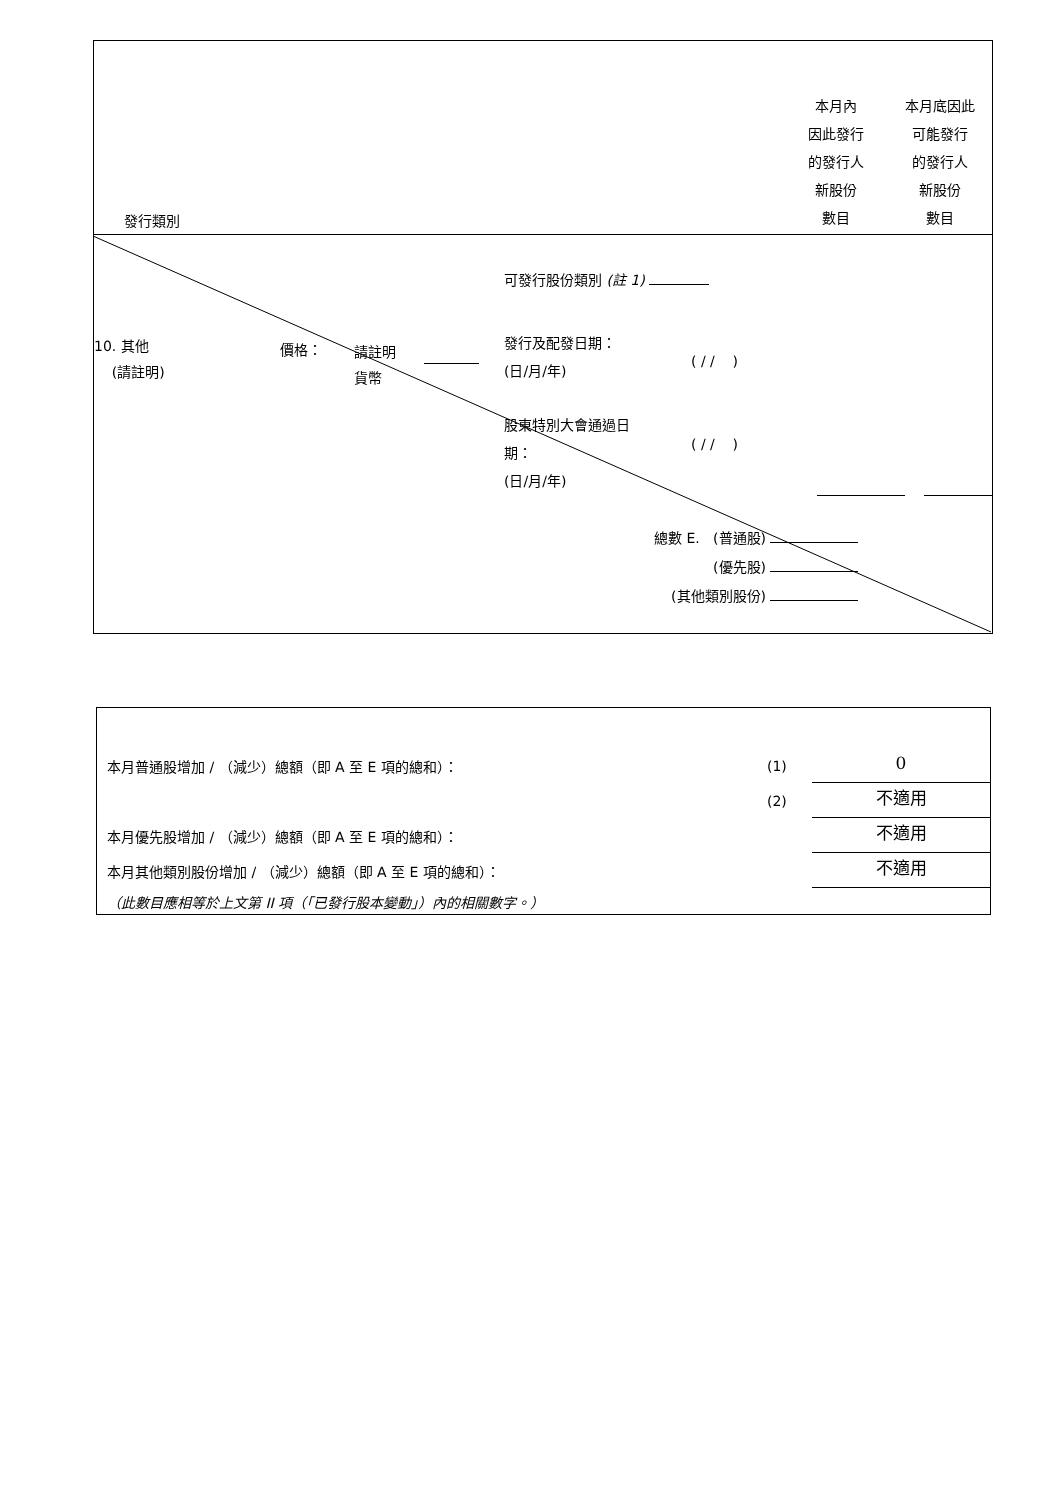發行類別
本月內
因此發行
的發行人
新股份
數目
本月底因此
可能發行
的發行人
新股份
數目
可發行股份類別 (註 1)
10. 其他
(請註明)
價格：
請註明
貨幣
發行及配發日期：
(日/月/年)
( / / )
股東特別大會通過日
期：
(日/月/年)
( / / )
總數 E. (普通股)
(優先股)
(其他類別股份)
本月普通股增加 / （減少）總額（即 A 至 E 項的總和）：
(1)
0
(2)
不適用
本月優先股增加 / （減少）總額（即 A 至 E 項的總和）：
不適用
本月其他類別股份增加 / （減少）總額（即 A 至 E 項的總和）：
不適用
（此數目應相等於上文第 II 項（「已發行股本變動」）內的相關數字。）